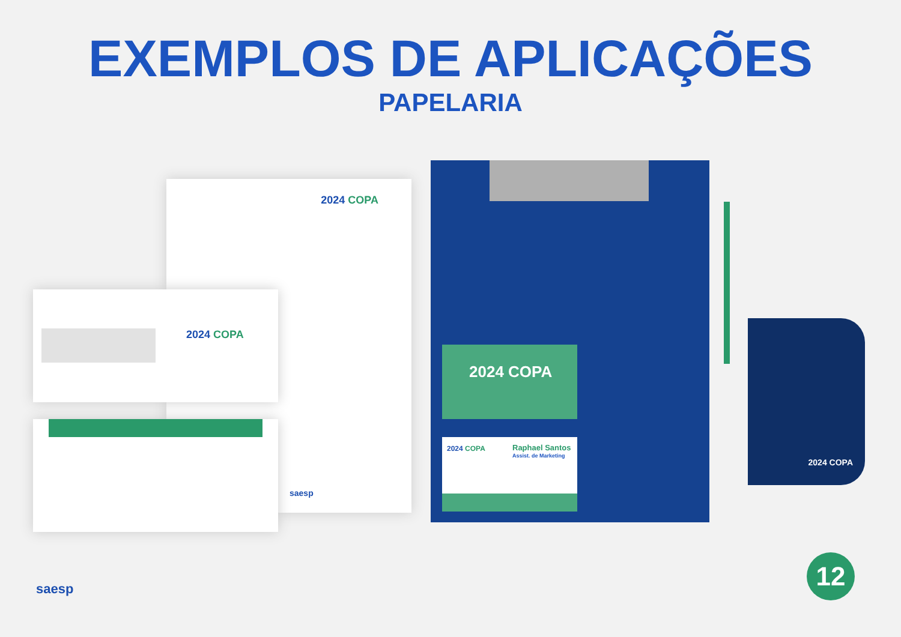EXEMPLOS DE APLICAÇÕES
PAPELARIA
2024 COPA
saesp
2024 COPA
2024 COPA
2024 COPA Raphael Santos
Assist. de Marketing
2024 COPA
saesp
12